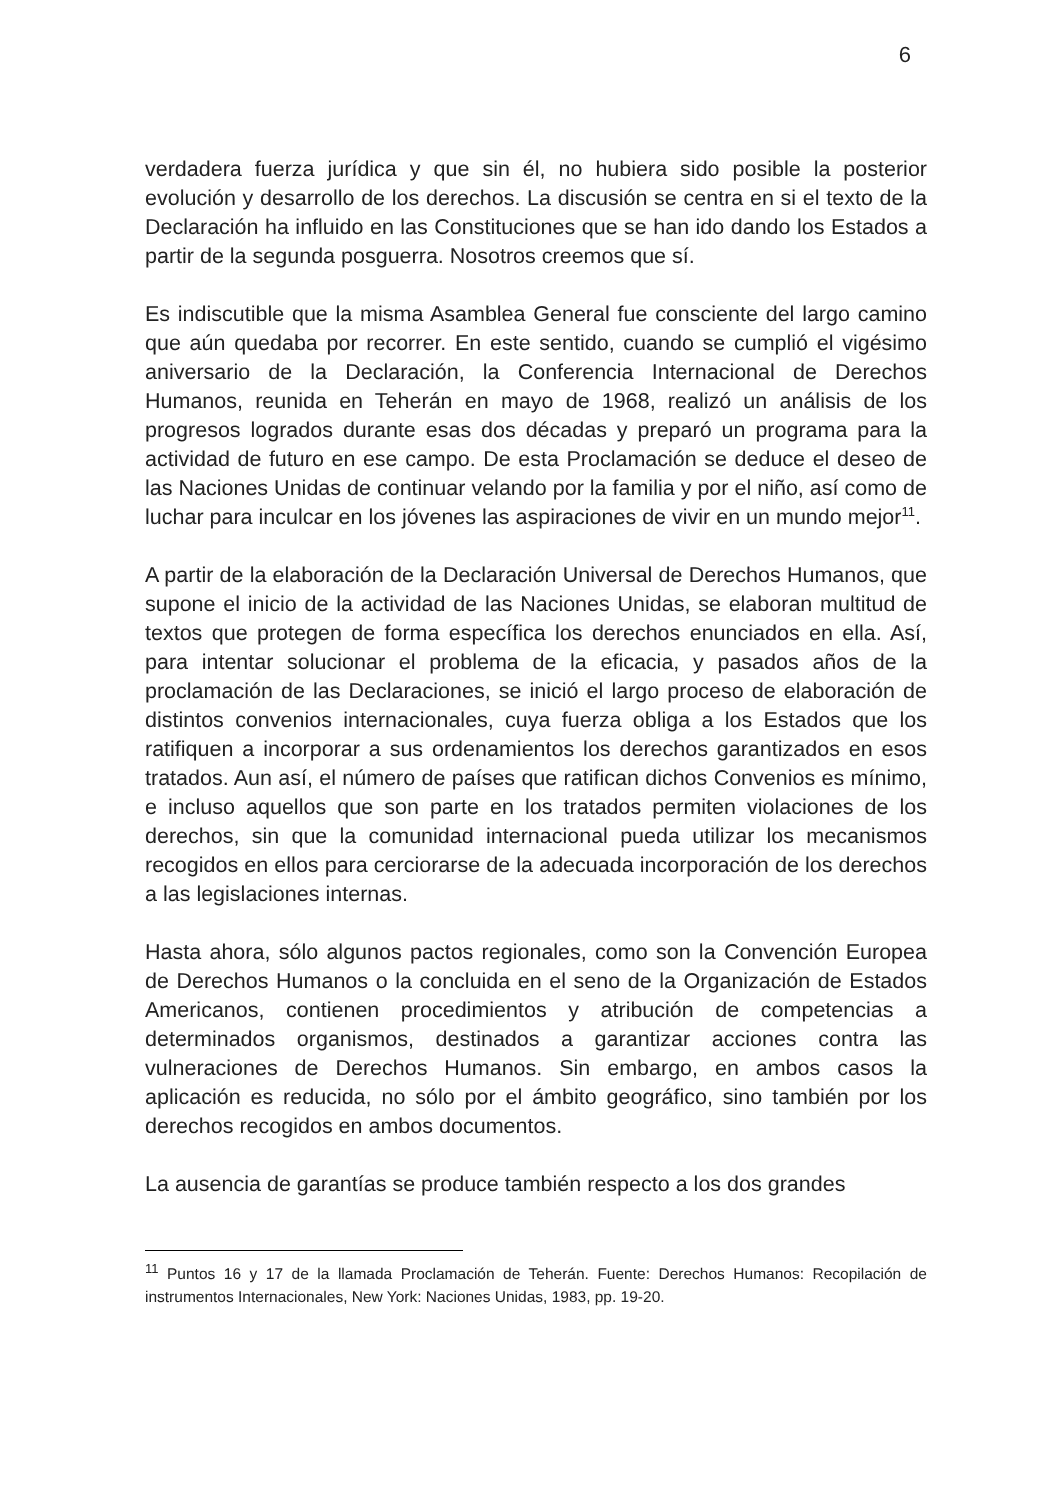6
verdadera fuerza jurídica y que sin él, no hubiera sido posible la posterior evolución y desarrollo de los derechos. La discusión se centra en si el texto de la Declaración ha influido en las Constituciones que se han ido dando los Estados a partir de la segunda posguerra. Nosotros creemos que sí.
Es indiscutible que la misma Asamblea General fue consciente del largo camino que aún quedaba por recorrer. En este sentido, cuando se cumplió el vigésimo aniversario de la Declaración, la Conferencia Internacional de Derechos Humanos, reunida en Teherán en mayo de 1968, realizó un análisis de los progresos logrados durante esas dos décadas y preparó un programa para la actividad de futuro en ese campo. De esta Proclamación se deduce el deseo de las Naciones Unidas de continuar velando por la familia y por el niño, así como de luchar para inculcar en los jóvenes las aspiraciones de vivir en un mundo mejor<sup>11</sup>.
A partir de la elaboración de la Declaración Universal de Derechos Humanos, que supone el inicio de la actividad de las Naciones Unidas, se elaboran multitud de textos que protegen de forma específica los derechos enunciados en ella. Así, para intentar solucionar el problema de la eficacia, y pasados años de la proclamación de las Declaraciones, se inició el largo proceso de elaboración de distintos convenios internacionales, cuya fuerza obliga a los Estados que los ratifiquen a incorporar a sus ordenamientos los derechos garantizados en esos tratados. Aun así, el número de países que ratifican dichos Convenios es mínimo, e incluso aquellos que son parte en los tratados permiten violaciones de los derechos, sin que la comunidad internacional pueda utilizar los mecanismos recogidos en ellos para cerciorarse de la adecuada incorporación de los derechos a las legislaciones internas.
Hasta ahora, sólo algunos pactos regionales, como son la Convención Europea de Derechos Humanos o la concluida en el seno de la Organización de Estados Americanos, contienen procedimientos y atribución de competencias a determinados organismos, destinados a garantizar acciones contra las vulneraciones de Derechos Humanos. Sin embargo, en ambos casos la aplicación es reducida, no sólo por el ámbito geográfico, sino también por los derechos recogidos en ambos documentos.
La ausencia de garantías se produce también respecto a los dos grandes
<sup>11</sup> Puntos 16 y 17 de la llamada Proclamación de Teherán. Fuente: Derechos Humanos: Recopilación de instrumentos Internacionales, New York: Naciones Unidas, 1983, pp. 19-20.